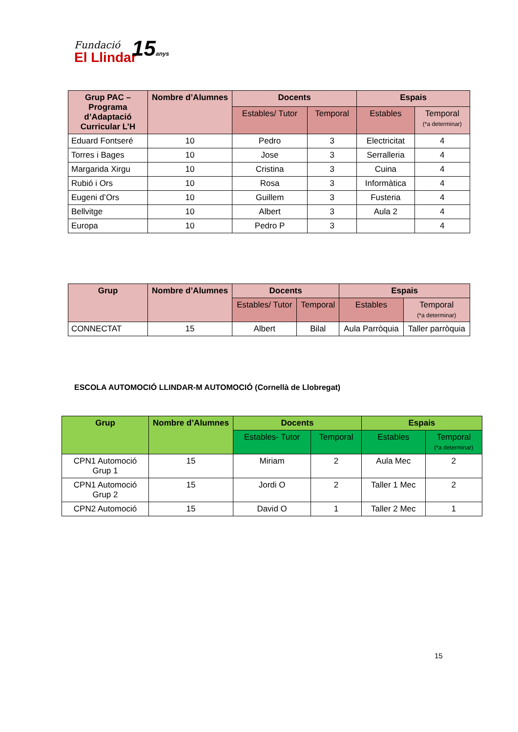Fundació
El Llindar
15anys
| Grup PAC – Programa d’Adaptació Curricular L’H | Nombre d’Alumnes | Docents | | Espais | |
| --- | --- | --- | --- | --- | --- |
| | | Estables/ Tutor | Temporal | Estables | Temporal (*a determinar) |
| Eduard Fontseré | 10 | Pedro | 3 | Electricitat | 4 |
| Torres i Bages | 10 | Jose | 3 | Serralleria | 4 |
| Margarida Xirgu | 10 | Cristina | 3 | Cuina | 4 |
| Rubió i Ors | 10 | Rosa | 3 | Informàtica | 4 |
| Eugeni d’Ors | 10 | Guillem | 3 | Fusteria | 4 |
| Bellvitge | 10 | Albert | 3 | Aula 2 | 4 |
| Europa | 10 | Pedro P | 3 | | 4 |
| Grup | Nombre d’Alumnes | Docents | | Espais | |
| --- | --- | --- | --- | --- | --- |
| | | Estables/ Tutor | Temporal | Estables | Temporal (*a determinar) |
| CONNECTAT | 15 | Albert | Bilal | Aula Parròquia | Taller parròquia |
ESCOLA AUTOMOCIÓ LLINDAR-M AUTOMOCIÓ (Cornellà de Llobregat)
| Grup | Nombre d’Alumnes | Docents | | Espais | |
| --- | --- | --- | --- | --- | --- |
| | | Estables- Tutor | Temporal | Estables | Temporal (*a determinar) |
| CPN1 Automoció Grup 1 | 15 | Miriam | 2 | Aula Mec | 2 |
| CPN1 Automoció Grup 2 | 15 | Jordi O | 2 | Taller 1 Mec | 2 |
| CPN2 Automoció | 15 | David O | 1 | Taller 2 Mec | 1 |
15